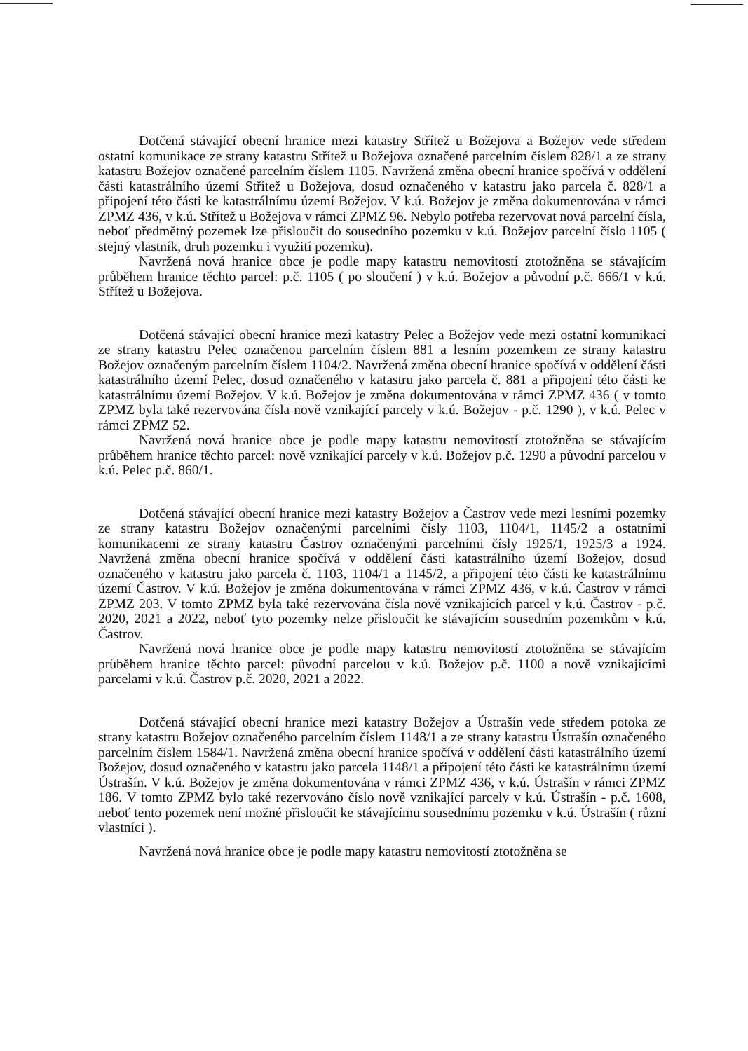Dotčená stávající obecní hranice mezi katastry Střítež u Božejova a Božejov vede středem ostatní komunikace ze strany katastru Střítež u Božejova označené parcelním číslem 828/1 a ze strany katastru Božejov označené parcelním číslem 1105. Navržená změna obecní hranice spočívá v oddělení části katastrálního území Střítež u Božejova, dosud označeného v katastru jako parcela č. 828/1 a připojení této části ke katastrálnímu území Božejov. V k.ú. Božejov je změna dokumentována v rámci ZPMZ 436, v k.ú. Střítež u Božejova v rámci ZPMZ 96. Nebylo potřeba rezervovat nová parcelní čísla, neboť předmětný pozemek lze přisloučit do sousedního pozemku v k.ú. Božejov parcelní číslo 1105 ( stejný vlastník, druh pozemku i využití pozemku).
Navržená nová hranice obce je podle mapy katastru nemovitostí ztotožněna se stávajícím průběhem hranice těchto parcel: p.č. 1105 ( po sloučení ) v k.ú. Božejov a původní p.č. 666/1 v k.ú. Střítež u Božejova.
Dotčená stávající obecní hranice mezi katastry Pelec a Božejov vede mezi ostatní komunikací ze strany katastru Pelec označenou parcelním číslem 881 a lesním pozemkem ze strany katastru Božejov označeným parcelním číslem 1104/2. Navržená změna obecní hranice spočívá v oddělení části katastrálního území Pelec, dosud označeného v katastru jako parcela č. 881 a připojení této části ke katastrálnímu území Božejov. V k.ú. Božejov je změna dokumentována v rámci ZPMZ 436 ( v tomto ZPMZ byla také rezervována čísla nově vznikající parcely v k.ú. Božejov - p.č. 1290 ), v k.ú. Pelec v rámci ZPMZ 52.
Navržená nová hranice obce je podle mapy katastru nemovitostí ztotožněna se stávajícím průběhem hranice těchto parcel: nově vznikající parcely v k.ú. Božejov p.č. 1290 a původní parcelou v k.ú. Pelec p.č. 860/1.
Dotčená stávající obecní hranice mezi katastry Božejov a Častrov vede mezi lesními pozemky ze strany katastru Božejov označenými parcelními čísly 1103, 1104/1, 1145/2 a ostatními komunikacemi ze strany katastru Častrov označenými parcelními čísly 1925/1, 1925/3 a 1924. Navržená změna obecní hranice spočívá v oddělení části katastrálního území Božejov, dosud označeného v katastru jako parcela č. 1103, 1104/1 a 1145/2, a připojení této části ke katastrálnímu území Častrov. V k.ú. Božejov je změna dokumentována v rámci ZPMZ 436, v k.ú. Častrov v rámci ZPMZ 203. V tomto ZPMZ byla také rezervována čísla nově vznikajících parcel v k.ú. Častrov - p.č. 2020, 2021 a 2022, neboť tyto pozemky nelze přisloučit ke stávajícím sousedním pozemkům v k.ú. Častrov.
Navržená nová hranice obce je podle mapy katastru nemovitostí ztotožněna se stávajícím průběhem hranice těchto parcel: původní parcelou v k.ú. Božejov p.č. 1100 a nově vznikajícími parcelami v k.ú. Častrov p.č. 2020, 2021 a 2022.
Dotčená stávající obecní hranice mezi katastry Božejov a Ústrašín vede středem potoka ze strany katastru Božejov označeného parcelním číslem 1148/1 a ze strany katastru Ústrašín označeného parcelním číslem 1584/1. Navržená změna obecní hranice spočívá v oddělení části katastrálního území Božejov, dosud označeného v katastru jako parcela 1148/1 a připojení této části ke katastrálnímu území Ústrašín. V k.ú. Božejov je změna dokumentována v rámci ZPMZ 436, v k.ú. Ústrašín v rámci ZPMZ 186. V tomto ZPMZ bylo také rezervováno číslo nově vznikající parcely v k.ú. Ústrašín - p.č. 1608, neboť tento pozemek není možné přisloučit ke stávajícímu sousednímu pozemku v k.ú. Ústrašín ( různí vlastníci ).
Navržená nová hranice obce je podle mapy katastru nemovitostí ztotožněna se